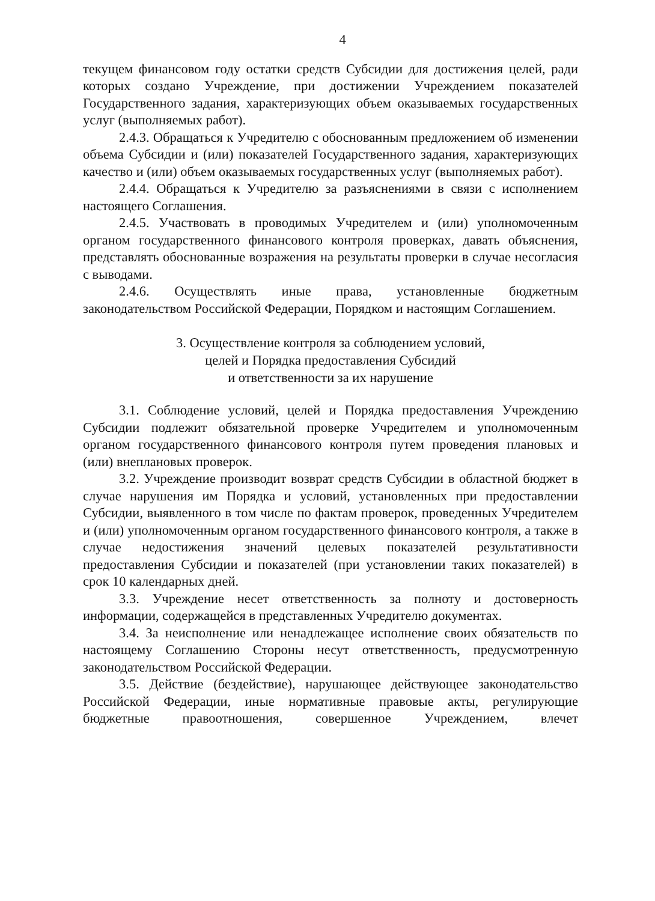4
текущем финансовом году остатки средств Субсидии для достижения целей, ради которых создано Учреждение, при достижении Учреждением показателей Государственного задания, характеризующих объем оказываемых государственных услуг (выполняемых работ).
2.4.3. Обращаться к Учредителю с обоснованным предложением об изменении объема Субсидии и (или) показателей Государственного задания, характеризующих качество и (или) объем оказываемых государственных услуг (выполняемых работ).
2.4.4. Обращаться к Учредителю за разъяснениями в связи с исполнением настоящего Соглашения.
2.4.5. Участвовать в проводимых Учредителем и (или) уполномоченным органом государственного финансового контроля проверках, давать объяснения, представлять обоснованные возражения на результаты проверки в случае несогласия с выводами.
2.4.6. Осуществлять иные права, установленные бюджетным законодательством Российской Федерации, Порядком и настоящим Соглашением.
3. Осуществление контроля за соблюдением условий,
целей и Порядка предоставления Субсидий
и ответственности за их нарушение
3.1. Соблюдение условий, целей и Порядка предоставления Учреждению Субсидии подлежит обязательной проверке Учредителем и уполномоченным органом государственного финансового контроля путем проведения плановых и (или) внеплановых проверок.
3.2. Учреждение производит возврат средств Субсидии в областной бюджет в случае нарушения им Порядка и условий, установленных при предоставлении Субсидии, выявленного в том числе по фактам проверок, проведенных Учредителем и (или) уполномоченным органом государственного финансового контроля, а также в случае недостижения значений целевых показателей результативности предоставления Субсидии и показателей (при установлении таких показателей) в срок 10 календарных дней.
3.3. Учреждение несет ответственность за полноту и достоверность информации, содержащейся в представленных Учредителю документах.
3.4. За неисполнение или ненадлежащее исполнение своих обязательств по настоящему Соглашению Стороны несут ответственность, предусмотренную законодательством Российской Федерации.
3.5. Действие (бездействие), нарушающее действующее законодательство Российской Федерации, иные нормативные правовые акты, регулирующие бюджетные правоотношения, совершенное Учреждением, влечет